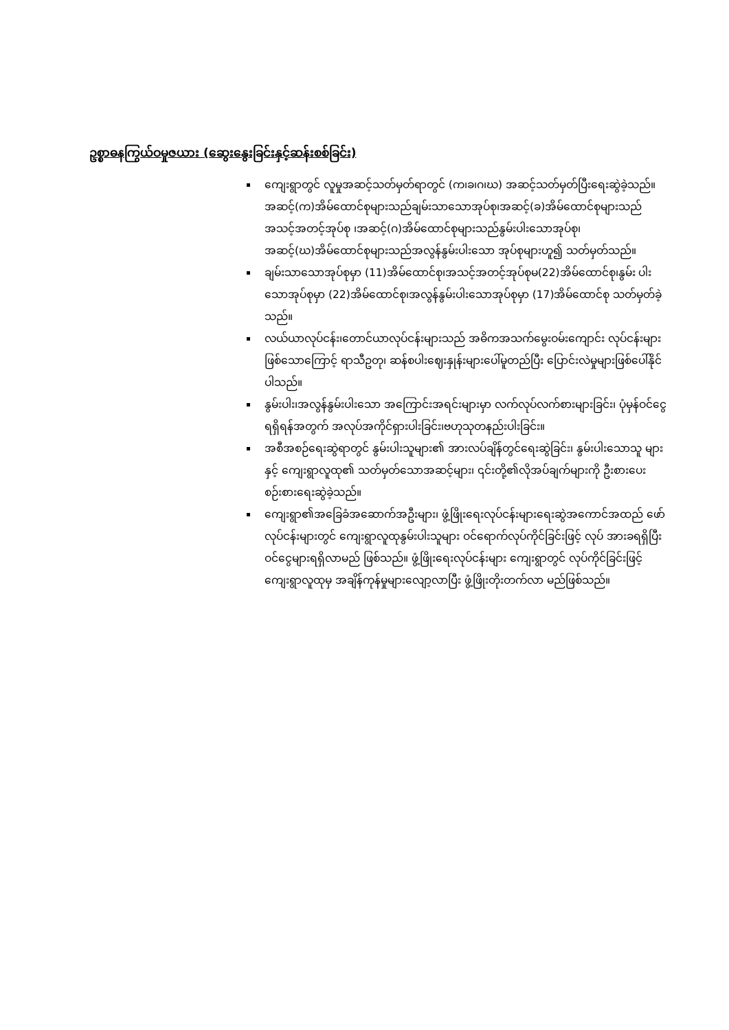ဥစ္စာဓနကြွယ်ဝမှုဇယား (ဆွေးနွေးခြင်းနှင့်ဆန်းစစ်ခြင်း)
ကျေးရွာတွင် လူမှုအဆင့်သတ်မှတ်ရာတွင် (က၊ခ၊ဂ၊ဃ) အဆင့်သတ်မှတ်ပြီးရေးဆွဲခဲ့သည်။အဆင့်(က)အိမ်ထောင်စုများသည်ချမ်းသာသောအုပ်စု၊အဆင့်(ခ)အိမ်ထောင်စုများသည်အသင့်အတင့်အုပ်စု ၊အဆင့်(ဂ)အိမ်ထောင်စုများသည်နွမ်းပါးသောအုပ်စု၊ အဆင့်(ဃ)အိမ်ထောင်စုများသည်အလွန်နွမ်းပါးသော အုပ်စုများဟူ၍ သတ်မှတ်သည်။
ချမ်းသာသောအုပ်စုမှာ (11)အိမ်ထောင်စု၊အသင့်အတင့်အုပ်စုမ(22)အိမ်ထောင်စု၊နွမ်း ပါးသောအုပ်စုမှာ (22)အိမ်ထောင်စု၊အလွန်နွမ်းပါးသောအုပ်စုမှာ (17)အိမ်ထောင်စု သတ်မှတ်ခဲ့သည်။
လယ်ယာလုပ်ငန်း၊တောင်ယာလုပ်ငန်းများသည် အဓိကအသက်မွေးဝမ်းကျောင်း လုပ်ငန်းများဖြစ်သောကြောင့် ရာသီဥတု၊ ဆန်စပါးဈေးနှုန်းများပေါ်မူတည်ပြီး ပြောင်းလဲမှုများဖြစ်ပေါ်နိုင်ပါသည်။
နွမ်းပါး၊အလွန်နွမ်းပါးသော အကြောင်းအရင်းများမှာ လက်လုပ်လက်စားများခြင်း၊ ပုံမှန်ဝင်ငွေရရှိရန်အတွက် အလုပ်အကိုင်ရှားပါးခြင်း၊ဗဟုသုတနည်းပါးခြင်း။
အစီအစဉ်ရေးဆွဲရာတွင် နွမ်းပါးသူများ၏ အားလပ်ချိန်တွင်ရေးဆွဲခြင်း၊ နွမ်းပါးသောသူ များနှင့် ကျေးရွာလူထု၏ သတ်မှတ်သောအဆင့်များ၊ ၎င်းတို့၏လိုအပ်ချက်များကို ဦးစားပေးစဉ်းစားရေးဆွဲခဲ့သည်။
ကျေးရွာ၏အခြေခံအဆောက်အဦးများ၊ ဖွံ့ဖြိုးရေးလုပ်ငန်းများရေးဆွဲအကောင်အထည် ဖော်လုပ်ငန်းများတွင် ကျေးရွာလူထုနွမ်းပါးသူများ ဝင်ရောက်လုပ်ကိုင်ခြင်းဖြင့် လုပ် အားခရရှိပြီး ဝင်ငွေများရရှိလာမည် ဖြစ်သည်။ ဖွံ့ဖြိုးရေးလုပ်ငန်းများ ကျေးရွာတွင် လုပ်ကိုင်ခြင်းဖြင့် ကျေးရွာလူထုမှ အချိန်ကုန်မှုများလျော့လာပြီး ဖွံ့ဖြိုးတိုးတက်လာ မည်ဖြစ်သည်။